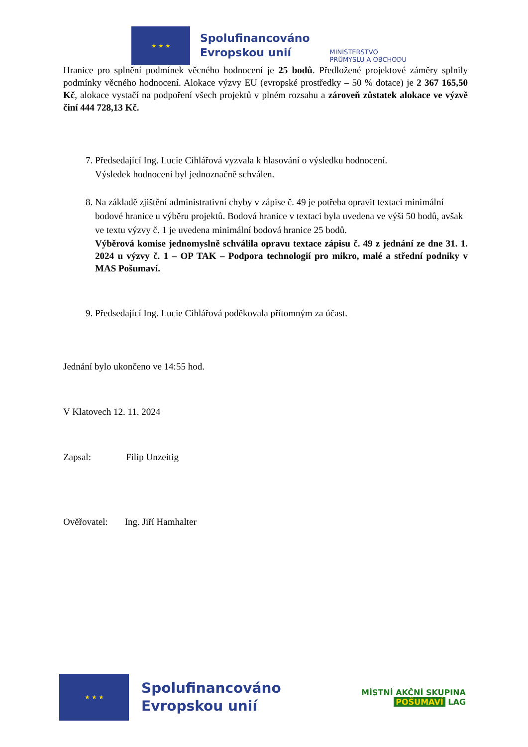★ ★ ★
Spolufinancováno
Evropskou unií
MINISTERSTVO
PRŮMYSLU A OBCHODU
Hranice pro splnění podmínek věcného hodnocení je 25 bodů. Předložené projektové záměry splnily podmínky věcného hodnocení. Alokace výzvy EU (evropské prostředky – 50 % dotace) je 2 367 165,50 Kč, alokace vystačí na podpoření všech projektů v plném rozsahu a zároveň zůstatek alokace ve výzvě činí 444 728,13 Kč.
7. Předsedající Ing. Lucie Cihlářová vyzvala k hlasování o výsledku hodnocení.
Výsledek hodnocení byl jednoznačně schválen.
8. Na základě zjištění administrativní chyby v zápise č. 49 je potřeba opravit textaci minimální bodové hranice u výběru projektů. Bodová hranice v textaci byla uvedena ve výši 50 bodů, avšak ve textu výzvy č. 1 je uvedena minimální bodová hranice 25 bodů.
Výběrová komise jednomyslně schválila opravu textace zápisu č. 49 z jednání ze dne 31. 1. 2024 u výzvy č. 1 – OP TAK – Podpora technologií pro mikro, malé a střední podniky v MAS Pošumaví.
9. Předsedající Ing. Lucie Cihlářová poděkovala přítomným za účast.
Jednání bylo ukončeno ve 14:55 hod.
V Klatovech 12. 11. 2024
Zapsal: Filip Unzeitig
Ověřovatel: Ing. Jiří Hamhalter
★ ★ ★
Spolufinancováno
Evropskou unií
MÍSTNÍ AKČNÍ SKUPINA
POŠUMAVÍ LAG